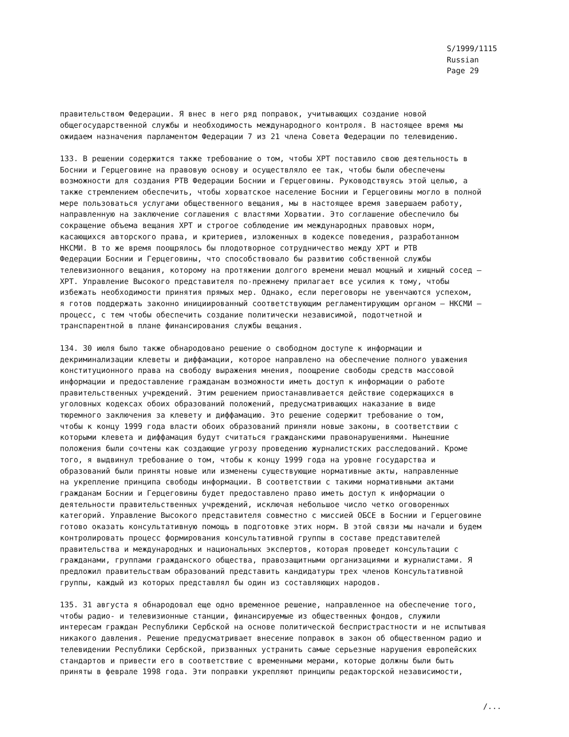S/1999/1115
Russian
Page 29
правительством Федерации. Я внес в него ряд поправок, учитывающих создание новой общегосударственной службы и необходимость международного контроля. В настоящее время мы ожидаем назначения парламентом Федерации 7 из 21 члена Совета Федерации по телевидению.
133. В решении содержится также требование о том, чтобы ХРТ поставило свою деятельность в Боснии и Герцеговине на правовую основу и осуществляло ее так, чтобы были обеспечены возможности для создания РТВ Федерации Боснии и Герцеговины. Руководствуясь этой целью, а также стремлением обеспечить, чтобы хорватское население Боснии и Герцеговины могло в полной мере пользоваться услугами общественного вещания, мы в настоящее время завершаем работу, направленную на заключение соглашения с властями Хорватии. Это соглашение обеспечило бы сокращение объема вещания ХРТ и строгое соблюдение им международных правовых норм, касающихся авторского права, и критериев, изложенных в кодексе поведения, разработанном НКСМИ. В то же время поощрялось бы плодотворное сотрудничество между ХРТ и РТВ Федерации Боснии и Герцеговины, что способствовало бы развитию собственной службы телевизионного вещания, которому на протяжении долгого времени мешал мощный и хищный сосед – ХРТ. Управление Высокого представителя по-прежнему прилагает все усилия к тому, чтобы избежать необходимости принятия прямых мер. Однако, если переговоры не увенчаются успехом, я готов поддержать законно инициированный соответствующим регламентирующим органом – НКСМИ – процесс, с тем чтобы обеспечить создание политически независимой, подотчетной и транспарентной в плане финансирования службы вещания.
134. 30 июля было также обнародовано решение о свободном доступе к информации и декриминализации клеветы и диффамации, которое направлено на обеспечение полного уважения конституционного права на свободу выражения мнения, поощрение свободы средств массовой информации и предоставление гражданам возможности иметь доступ к информации о работе правительственных учреждений. Этим решением приостанавливается действие содержащихся в уголовных кодексах обоих образований положений, предусматривающих наказание в виде тюремного заключения за клевету и диффамацию. Это решение содержит требование о том, чтобы к концу 1999 года власти обоих образований приняли новые законы, в соответствии с которыми клевета и диффамация будут считаться гражданскими правонарушениями. Нынешние положения были сочтены как создающие угрозу проведению журналистских расследований. Кроме того, я выдвинул требование о том, чтобы к концу 1999 года на уровне государства и образований были приняты новые или изменены существующие нормативные акты, направленные на укрепление принципа свободы информации. В соответствии с такими нормативными актами гражданам Боснии и Герцеговины будет предоставлено право иметь доступ к информации о деятельности правительственных учреждений, исключая небольшое число четко оговоренных категорий. Управление Высокого представителя совместно с миссией ОБСЕ в Боснии и Герцеговине готово оказать консультативную помощь в подготовке этих норм. В этой связи мы начали и будем контролировать процесс формирования консультативной группы в составе представителей правительства и международных и национальных экспертов, которая проведет консультации с гражданами, группами гражданского общества, правозащитными организациями и журналистами. Я предложил правительствам образований представить кандидатуры трех членов Консультативной группы, каждый из которых представлял бы один из составляющих народов.
135. 31 августа я обнародовал еще одно временное решение, направленное на обеспечение того, чтобы радио- и телевизионные станции, финансируемые из общественных фондов, служили интересам граждан Республики Сербской на основе политической беспристрастности и не испытывая никакого давления. Решение предусматривает внесение поправок в закон об общественном радио и телевидении Республики Сербской, призванных устранить самые серьезные нарушения европейских стандартов и привести его в соответствие с временными мерами, которые должны были быть приняты в феврале 1998 года. Эти поправки укрепляют принципы редакторской независимости,
/...